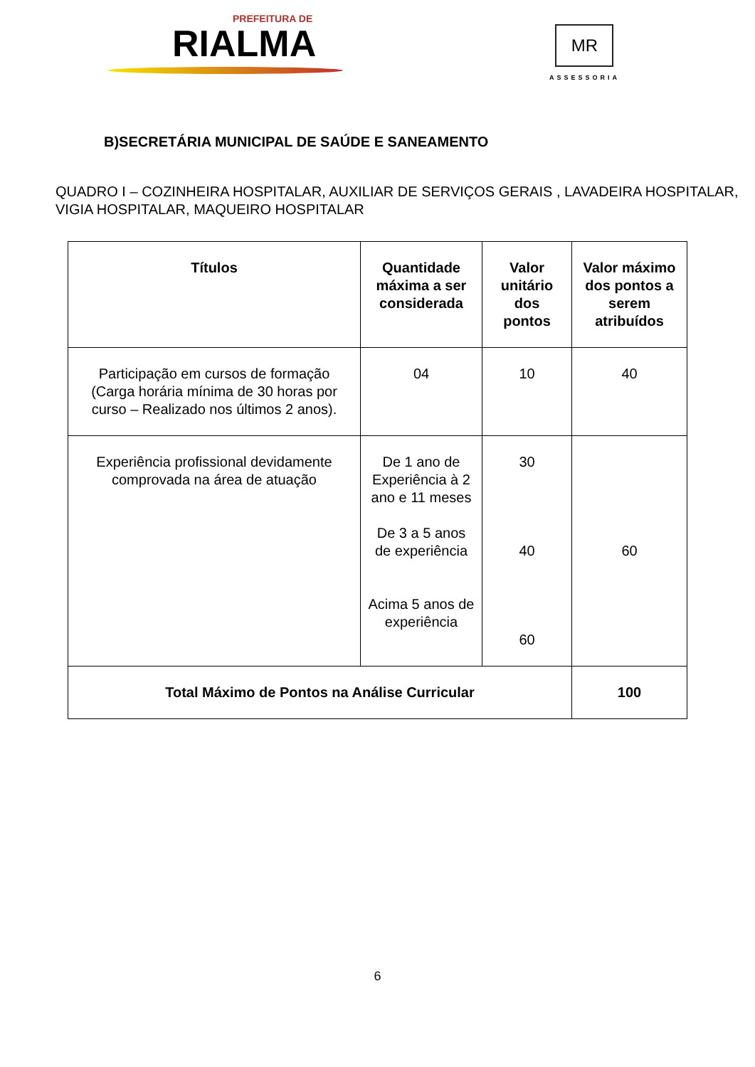PREFEITURA DE
RIALMA
MR
ASSESSORIA
B)SECRETÁRIA MUNICIPAL DE SAÚDE E SANEAMENTO
QUADRO I – COZINHEIRA HOSPITALAR, AUXILIAR DE SERVIÇOS GERAIS , LAVADEIRA HOSPITALAR, VIGIA HOSPITALAR, MAQUEIRO HOSPITALAR
| Títulos | Quantidade máxima a ser considerada | Valor unitário dos pontos | Valor máximo dos pontos a serem atribuídos |
| --- | --- | --- | --- |
| Participação em cursos de formação (Carga horária mínima de 30 horas por curso – Realizado nos últimos 2 anos). | 04 | 10 | 40 |
| Experiência profissional devidamente comprovada na área de atuação | De 1 ano de Experiência à 2 ano e 11 meses De 3 a 5 anos de experiência Acima 5 anos de experiência | 30 40 60 | 60 |
| Total Máximo de Pontos na Análise Curricular | | | 100 |
6